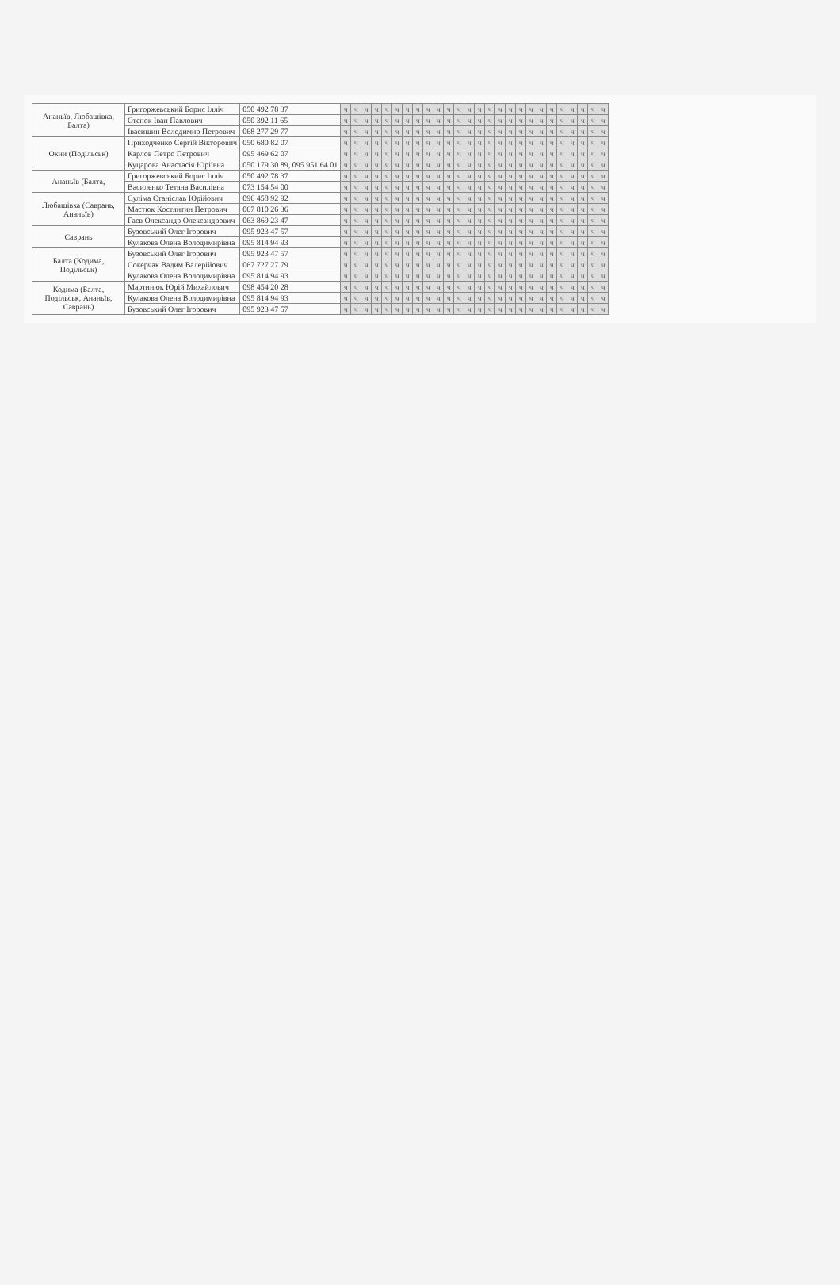| Ананьїв, Любашівка, Балта) | Григоржевський Борис Ілліч | 050 492 78 37 | ч | ч | ч | ч | ч | ч | ч | ч | ч | ч | ч | ч | ч | ч | ч | ч | ч | ч | ч | ч | ч | ч | ч | ч | ч | ч |
| | Степок Іван Павлович | 050 392 11 65 | ч | ч | ч | ч | ч | ч | ч | ч | ч | ч | ч | ч | ч | ч | ч | ч | ч | ч | ч | ч | ч | ч | ч | ч | ч | ч |
| | Івасишин Володимир Петрович | 068 277 29 77 | ч | ч | ч | ч | ч | ч | ч | ч | ч | ч | ч | ч | ч | ч | ч | ч | ч | ч | ч | ч | ч | ч | ч | ч | ч | ч |
| Окни (Подільськ) | Приходченко Сергій Вікторович | 050 680 82 07 | ч | ч | ч | ч | ч | ч | ч | ч | ч | ч | ч | ч | ч | ч | ч | ч | ч | ч | ч | ч | ч | ч | ч | ч | ч | ч |
| | Карлов Петро Петрович | 095 469 62 07 | ч | ч | ч | ч | ч | ч | ч | ч | ч | ч | ч | ч | ч | ч | ч | ч | ч | ч | ч | ч | ч | ч | ч | ч | ч | ч |
| | Куцарова Анастасія Юріївна | 050 179 30 89, 095 951 64 01 | ч | ч | ч | ч | ч | ч | ч | ч | ч | ч | ч | ч | ч | ч | ч | ч | ч | ч | ч | ч | ч | ч | ч | ч | ч | ч |
| Ананьїв (Балта, | Григоржевський Борис Ілліч | 050 492 78 37 | ч | ч | ч | ч | ч | ч | ч | ч | ч | ч | ч | ч | ч | ч | ч | ч | ч | ч | ч | ч | ч | ч | ч | ч | ч | ч |
| | Василенко Тетяна Василівна | 073 154 54 00 | ч | ч | ч | ч | ч | ч | ч | ч | ч | ч | ч | ч | ч | ч | ч | ч | ч | ч | ч | ч | ч | ч | ч | ч | ч | ч |
| Любашівка (Саврань, Ананьїв) | Суліма Станіслав Юрійович | 096 458 92 92 | ч | ч | ч | ч | ч | ч | ч | ч | ч | ч | ч | ч | ч | ч | ч | ч | ч | ч | ч | ч | ч | ч | ч | ч | ч | ч |
| | Мастюк Костянтин Петрович | 067 810 26 36 | ч | ч | ч | ч | ч | ч | ч | ч | ч | ч | ч | ч | ч | ч | ч | ч | ч | ч | ч | ч | ч | ч | ч | ч | ч | ч |
| | Гаєв Олександр Олександрович | 063 869 23 47 | ч | ч | ч | ч | ч | ч | ч | ч | ч | ч | ч | ч | ч | ч | ч | ч | ч | ч | ч | ч | ч | ч | ч | ч | ч | ч |
| Саврань | Бузовський Олег Ігорович | 095 923 47 57 | ч | ч | ч | ч | ч | ч | ч | ч | ч | ч | ч | ч | ч | ч | ч | ч | ч | ч | ч | ч | ч | ч | ч | ч | ч | ч |
| | Кулакова Олена Володимирівна | 095 814 94 93 | ч | ч | ч | ч | ч | ч | ч | ч | ч | ч | ч | ч | ч | ч | ч | ч | ч | ч | ч | ч | ч | ч | ч | ч | ч | ч |
| Балта (Кодима, Подільськ) | Бузовський Олег Ігорович | 095 923 47 57 | ч | ч | ч | ч | ч | ч | ч | ч | ч | ч | ч | ч | ч | ч | ч | ч | ч | ч | ч | ч | ч | ч | ч | ч | ч | ч |
| | Сокерчак Вадим Валерійович | 067 727 27 79 | ч | ч | ч | ч | ч | ч | ч | ч | ч | ч | ч | ч | ч | ч | ч | ч | ч | ч | ч | ч | ч | ч | ч | ч | ч | ч |
| | Кулакова Олена Володимирівна | 095 814 94 93 | ч | ч | ч | ч | ч | ч | ч | ч | ч | ч | ч | ч | ч | ч | ч | ч | ч | ч | ч | ч | ч | ч | ч | ч | ч | ч |
| Кодима (Балта, Подільськ, Ананьїв, Саврань) | Мартинюк Юрій Михайлович | 098 454 20 28 | ч | ч | ч | ч | ч | ч | ч | ч | ч | ч | ч | ч | ч | ч | ч | ч | ч | ч | ч | ч | ч | ч | ч | ч | ч | ч |
| | Кулакова Олена Володимирівна | 095 814 94 93 | ч | ч | ч | ч | ч | ч | ч | ч | ч | ч | ч | ч | ч | ч | ч | ч | ч | ч | ч | ч | ч | ч | ч | ч | ч | ч |
| | Бузовський Олег Ігорович | 095 923 47 57 | ч | ч | ч | ч | ч | ч | ч | ч | ч | ч | ч | ч | ч | ч | ч | ч | ч | ч | ч | ч | ч | ч | ч | ч | ч | ч |